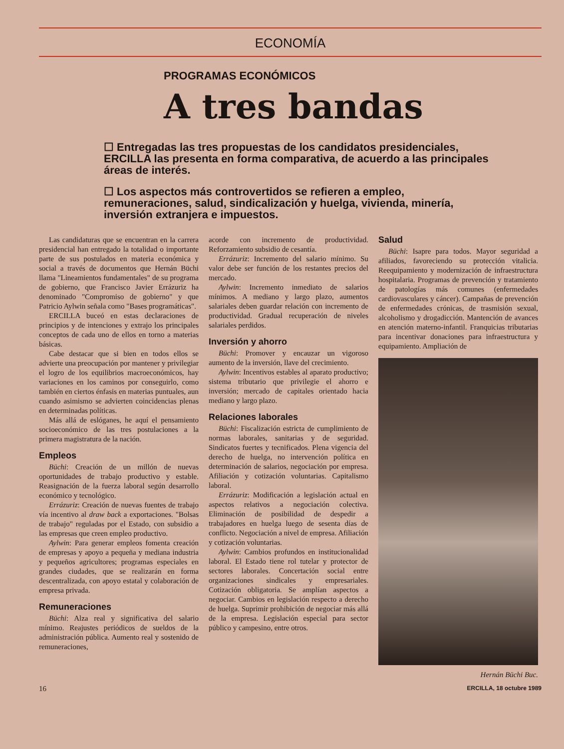ECONOMÍA
PROGRAMAS ECONÓMICOS
A tres bandas
☐ Entregadas las tres propuestas de los candidatos presidenciales, ERCILLA las presenta en forma comparativa, de acuerdo a las principales áreas de interés.
☐ Los aspectos más controvertidos se refieren a empleo, remuneraciones, salud, sindicalización y huelga, vivienda, minería, inversión extranjera e impuestos.
Las candidaturas que se encuentran en la carrera presidencial han entregado la totalidad o importante parte de sus postulados en materia económica y social a través de documentos que Hernán Büchi llama "Lineamientos fundamentales" de su programa de gobierno, que Francisco Javier Errázuriz ha denominado "Compromiso de gobierno" y que Patricio Aylwin señala como "Bases programáticas".
ERCILLA buceó en estas declaraciones de principios y de intenciones y extrajo los principales conceptos de cada uno de ellos en torno a materias básicas.
Cabe destacar que si bien en todos ellos se advierte una preocupación por mantener y privilegiar el logro de los equilibrios macroeconómicos, hay variaciones en los caminos por conseguirlo, como también en ciertos énfasis en materias puntuales, aun cuando asimismo se advierten coincidencias plenas en determinadas políticas.
Más allá de eslóganes, he aquí el pensamiento socioeconómico de las tres postulaciones a la primera magistratura de la nación.
Empleos
Büchi: Creación de un millón de nuevas oportunidades de trabajo productivo y estable. Reasignación de la fuerza laboral según desarrollo económico y tecnológico.
Errázuriz: Creación de nuevas fuentes de trabajo vía incentivo al draw back a exportaciones. "Bolsas de trabajo" reguladas por el Estado, con subsidio a las empresas que creen empleo productivo.
Aylwin: Para generar empleos fomenta creación de empresas y apoyo a pequeña y mediana industria y pequeños agricultores; programas especiales en grandes ciudades, que se realizarán en forma descentralizada, con apoyo estatal y colaboración de empresa privada.
Remuneraciones
Büchi: Alza real y significativa del salario mínimo. Reajustes periódicos de sueldos de la administración pública. Aumento real y sostenido de remuneraciones,
acorde con incremento de productividad. Reforzamiento subsidio de cesantía.
Errázuriz: Incremento del salario mínimo. Su valor debe ser función de los restantes precios del mercado.
Aylwin: Incremento inmediato de salarios mínimos. A mediano y largo plazo, aumentos salariales deben guardar relación con incremento de productividad. Gradual recuperación de niveles salariales perdidos.
Inversión y ahorro
Büchi: Promover y encauzar un vigoroso aumento de la inversión, llave del crecimiento.
Aylwin: Incentivos estables al aparato productivo; sistema tributario que privilegie el ahorro e inversión; mercado de capitales orientado hacia mediano y largo plazo.
Relaciones laborales
Büchi: Fiscalización estricta de cumplimiento de normas laborales, sanitarias y de seguridad. Sindicatos fuertes y tecnificados. Plena vigencia del derecho de huelga, no intervención política en determinación de salarios, negociación por empresa. Afiliación y cotización voluntarias. Capitalismo laboral.
Errázuriz: Modificación a legislación actual en aspectos relativos a negociación colectiva. Eliminación de posibilidad de despedir a trabajadores en huelga luego de sesenta días de conflicto. Negociación a nivel de empresa. Afiliación y cotización voluntarias.
Aylwin: Cambios profundos en institucionalidad laboral. El Estado tiene rol tutelar y protector de sectores laborales. Concertación social entre organizaciones sindicales y empresariales. Cotización obligatoria. Se amplían aspectos a negociar. Cambios en legislación respecto a derecho de huelga. Suprimir prohibición de negociar más allá de la empresa. Legislación especial para sector público y campesino, entre otros.
Salud
Büchi: Isapre para todos. Mayor seguridad a afiliados, favoreciendo su protección vitalicia. Reequipamiento y modernización de infraestructura hospitalaria. Programas de prevención y tratamiento de patologías más comunes (enfermedades cardiovasculares y cáncer). Campañas de prevención de enfermedades crónicas, de trasmisión sexual, alcoholismo y drogadicción. Mantención de avances en atención materno-infantil. Franquicias tributarias para incentivar donaciones para infraestructura y equipamiento. Ampliación de
Hernán Büchi Buc.
16 ERCILLA, 18 octubre 1989